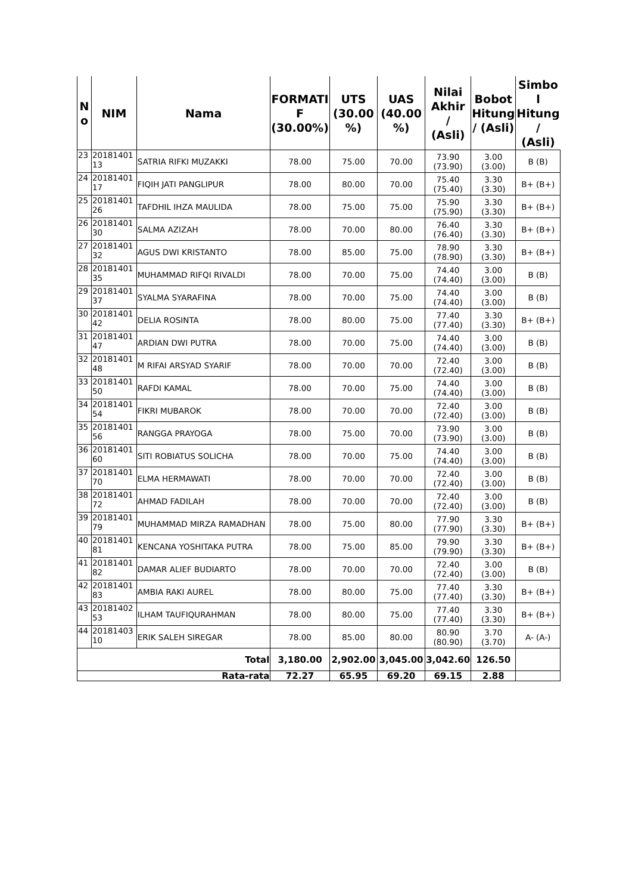| N o | NIM | Nama | FORMATI F (30.00%) | UTS (30.00 %) | UAS (40.00 %) | Nilai Akhir / (Asli) | Bobot Hitung / (Asli) | Simbo l Hitung / (Asli) |
| --- | --- | --- | --- | --- | --- | --- | --- | --- |
| 23 | 20181401 13 | SATRIA RIFKI MUZAKKI | 78.00 | 75.00 | 70.00 | 73.90 (73.90) | 3.00 (3.00) | B (B) |
| 24 | 20181401 17 | FIQIH JATI PANGLIPUR | 78.00 | 80.00 | 70.00 | 75.40 (75.40) | 3.30 (3.30) | B+ (B+) |
| 25 | 20181401 26 | TAFDHIL IHZA MAULIDA | 78.00 | 75.00 | 75.00 | 75.90 (75.90) | 3.30 (3.30) | B+ (B+) |
| 26 | 20181401 30 | SALMA AZIZAH | 78.00 | 70.00 | 80.00 | 76.40 (76.40) | 3.30 (3.30) | B+ (B+) |
| 27 | 20181401 32 | AGUS DWI KRISTANTO | 78.00 | 85.00 | 75.00 | 78.90 (78.90) | 3.30 (3.30) | B+ (B+) |
| 28 | 20181401 35 | MUHAMMAD RIFQI RIVALDI | 78.00 | 70.00 | 75.00 | 74.40 (74.40) | 3.00 (3.00) | B (B) |
| 29 | 20181401 37 | SYALMA SYARAFINA | 78.00 | 70.00 | 75.00 | 74.40 (74.40) | 3.00 (3.00) | B (B) |
| 30 | 20181401 42 | DELIA ROSINTA | 78.00 | 80.00 | 75.00 | 77.40 (77.40) | 3.30 (3.30) | B+ (B+) |
| 31 | 20181401 47 | ARDIAN DWI PUTRA | 78.00 | 70.00 | 75.00 | 74.40 (74.40) | 3.00 (3.00) | B (B) |
| 32 | 20181401 48 | M RIFAI ARSYAD SYARIF | 78.00 | 70.00 | 70.00 | 72.40 (72.40) | 3.00 (3.00) | B (B) |
| 33 | 20181401 50 | RAFDI KAMAL | 78.00 | 70.00 | 75.00 | 74.40 (74.40) | 3.00 (3.00) | B (B) |
| 34 | 20181401 54 | FIKRI MUBAROK | 78.00 | 70.00 | 70.00 | 72.40 (72.40) | 3.00 (3.00) | B (B) |
| 35 | 20181401 56 | RANGGA PRAYOGA | 78.00 | 75.00 | 70.00 | 73.90 (73.90) | 3.00 (3.00) | B (B) |
| 36 | 20181401 60 | SITI ROBIATUS SOLICHA | 78.00 | 70.00 | 75.00 | 74.40 (74.40) | 3.00 (3.00) | B (B) |
| 37 | 20181401 70 | ELMA HERMAWATI | 78.00 | 70.00 | 70.00 | 72.40 (72.40) | 3.00 (3.00) | B (B) |
| 38 | 20181401 72 | AHMAD FADILAH | 78.00 | 70.00 | 70.00 | 72.40 (72.40) | 3.00 (3.00) | B (B) |
| 39 | 20181401 79 | MUHAMMAD MIRZA RAMADHAN | 78.00 | 75.00 | 80.00 | 77.90 (77.90) | 3.30 (3.30) | B+ (B+) |
| 40 | 20181401 81 | KENCANA YOSHITAKA PUTRA | 78.00 | 75.00 | 85.00 | 79.90 (79.90) | 3.30 (3.30) | B+ (B+) |
| 41 | 20181401 82 | DAMAR ALIEF BUDIARTO | 78.00 | 70.00 | 70.00 | 72.40 (72.40) | 3.00 (3.00) | B (B) |
| 42 | 20181401 83 | AMBIA RAKI AUREL | 78.00 | 80.00 | 75.00 | 77.40 (77.40) | 3.30 (3.30) | B+ (B+) |
| 43 | 20181402 53 | ILHAM TAUFIQURAHMAN | 78.00 | 80.00 | 75.00 | 77.40 (77.40) | 3.30 (3.30) | B+ (B+) |
| 44 | 20181403 10 | ERIK SALEH SIREGAR | 78.00 | 85.00 | 80.00 | 80.90 (80.90) | 3.70 (3.70) | A- (A-) |
| Total | | | 3,180.00 | 2,902.00 | 3,045.00 | 3,042.60 | 126.50 | |
| Rata-rata | | | 72.27 | 65.95 | 69.20 | 69.15 | 2.88 | |